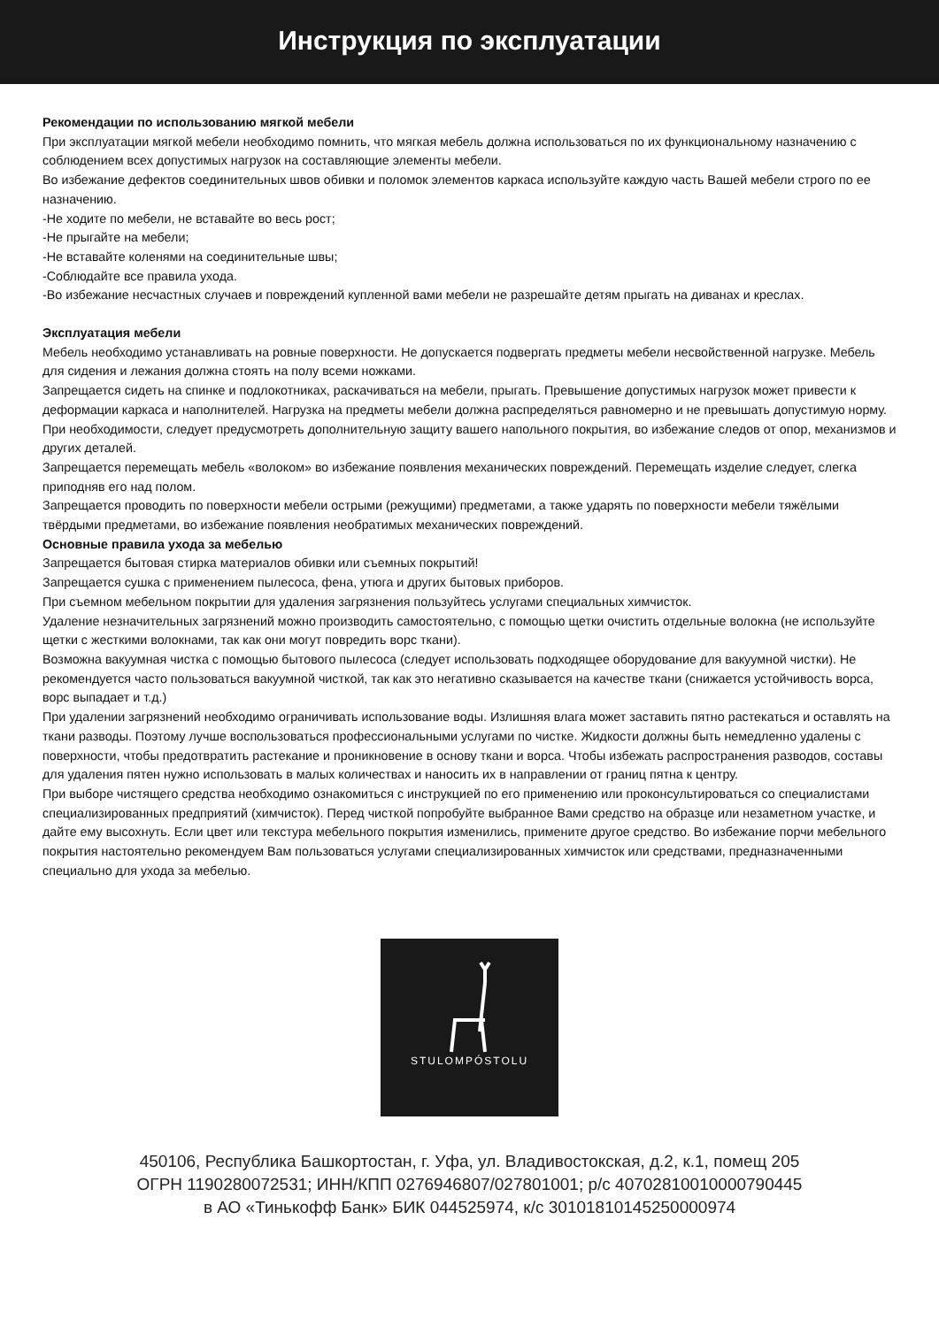Инструкция по эксплуатации
Рекомендации по использованию мягкой мебели
При эксплуатации мягкой мебели необходимо помнить, что мягкая мебель должна использоваться по их функциональному назначению с соблюдением всех допустимых нагрузок на составляющие элементы мебели.
Во избежание дефектов соединительных швов обивки и поломок элементов каркаса используйте каждую часть Вашей мебели строго по ее назначению.
-Не ходите по мебели, не вставайте во весь рост;
-Не прыгайте на мебели;
-Не вставайте коленями на соединительные швы;
-Соблюдайте все правила ухода.
-Во избежание несчастных случаев и повреждений купленной вами мебели не разрешайте детям прыгать на диванах и креслах.
Эксплуатация мебели
Мебель необходимо устанавливать на ровные поверхности. Не допускается подвергать предметы мебели несвойственной нагрузке. Мебель для сидения и лежания должна стоять на полу всеми ножками.
Запрещается сидеть на спинке и подлокотниках, раскачиваться на мебели, прыгать. Превышение допустимых нагрузок может привести к деформации каркаса и наполнителей. Нагрузка на предметы мебели должна распределяться равномерно и не превышать допустимую норму.
При необходимости, следует предусмотреть дополнительную защиту вашего напольного покрытия, во избежание следов от опор, механизмов и других деталей.
Запрещается перемещать мебель «волоком» во избежание появления механических повреждений. Перемещать изделие следует, слегка приподняв его над полом.
Запрещается проводить по поверхности мебели острыми (режущими) предметами, а также ударять по поверхности мебели тяжёлыми твёрдыми предметами, во избежание появления необратимых механических повреждений.
Основные правила ухода за мебелью
Запрещается бытовая стирка материалов обивки или съемных покрытий!
Запрещается сушка с применением пылесоса, фена, утюга и других бытовых приборов.
При съемном мебельном покрытии для удаления загрязнения пользуйтесь услугами специальных химчисток.
Удаление незначительных загрязнений можно производить самостоятельно, с помощью щетки очистить отдельные волокна (не используйте щетки с жесткими волокнами, так как они могут повредить ворс ткани).
Возможна вакуумная чистка с помощью бытового пылесоса (следует использовать подходящее оборудование для вакуумной чистки). Не рекомендуется часто пользоваться вакуумной чисткой, так как это негативно сказывается на качестве ткани (снижается устойчивость ворса, ворс выпадает и т.д.)
При удалении загрязнений необходимо ограничивать использование воды. Излишняя влага может заставить пятно растекаться и оставлять на ткани разводы. Поэтому лучше воспользоваться профессиональными услугами по чистке. Жидкости должны быть немедленно удалены с поверхности, чтобы предотвратить растекание и проникновение в основу ткани и ворса. Чтобы избежать распространения разводов, составы для удаления пятен нужно использовать в малых количествах и наносить их в направлении от границ пятна к центру.
При выборе чистящего средства необходимо ознакомиться с инструкцией по его применению или проконсультироваться со специалистами специализированных предприятий (химчисток). Перед чисткой попробуйте выбранное Вами средство на образце или незаметном участке, и дайте ему высохнуть. Если цвет или текстура мебельного покрытия изменились, примените другое средство. Во избежание порчи мебельного покрытия настоятельно рекомендуем Вам пользоваться услугами специализированных химчисток или средствами, предназначенными специально для ухода за мебелью.
STULOMPÓSTOLU
450106, Республика Башкортостан, г. Уфа, ул. Владивостокская, д.2, к.1, помещ 205
ОГРН 1190280072531; ИНН/КПП 0276946807/027801001; р/с 40702810010000790445
в АО «Тинькофф Банк» БИК 044525974, к/с 30101810145250000974